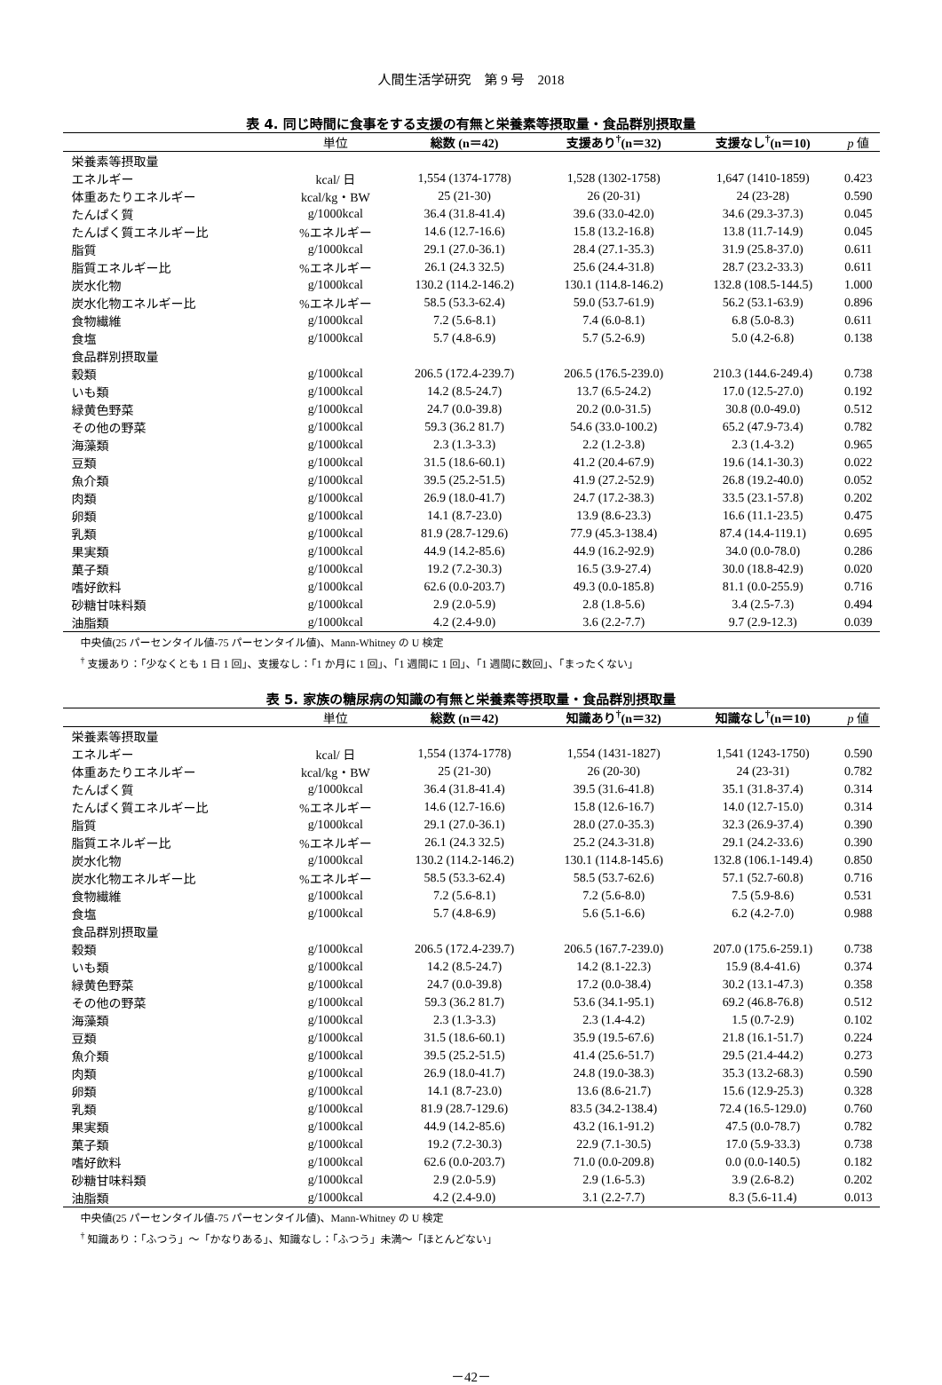人間生活学研究　第 9 号　2018
表 4. 同じ時間に食事をする支援の有無と栄養素等摂取量・食品群別摂取量
| | 単位 | 総数 (n＝42) | 支援あり<sup>†</sup>(n＝32) | 支援なし<sup>†</sup>(n＝10) | p 値 |
| --- | --- | --- | --- | --- | --- |
| 栄養素等摂取量 | | | | | |
| エネルギー | kcal/ 日 | 1,554 (1374-1778) | 1,528 (1302-1758) | 1,647 (1410-1859) | 0.423 |
| 体重あたりエネルギー | kcal/kg・BW | 25 (21-30) | 26 (20-31) | 24 (23-28) | 0.590 |
| たんぱく質 | g/1000kcal | 36.4 (31.8-41.4) | 39.6 (33.0-42.0) | 34.6 (29.3-37.3) | 0.045 |
| たんぱく質エネルギー比 | %エネルギー | 14.6 (12.7-16.6) | 15.8 (13.2-16.8) | 13.8 (11.7-14.9) | 0.045 |
| 脂質 | g/1000kcal | 29.1 (27.0-36.1) | 28.4 (27.1-35.3) | 31.9 (25.8-37.0) | 0.611 |
| 脂質エネルギー比 | %エネルギー | 26.1 (24.3 32.5) | 25.6 (24.4-31.8) | 28.7 (23.2-33.3) | 0.611 |
| 炭水化物 | g/1000kcal | 130.2 (114.2-146.2) | 130.1 (114.8-146.2) | 132.8 (108.5-144.5) | 1.000 |
| 炭水化物エネルギー比 | %エネルギー | 58.5 (53.3-62.4) | 59.0 (53.7-61.9) | 56.2 (53.1-63.9) | 0.896 |
| 食物繊維 | g/1000kcal | 7.2 (5.6-8.1) | 7.4 (6.0-8.1) | 6.8 (5.0-8.3) | 0.611 |
| 食塩 | g/1000kcal | 5.7 (4.8-6.9) | 5.7 (5.2-6.9) | 5.0 (4.2-6.8) | 0.138 |
| 食品群別摂取量 | | | | | |
| 穀類 | g/1000kcal | 206.5 (172.4-239.7) | 206.5 (176.5-239.0) | 210.3 (144.6-249.4) | 0.738 |
| いも類 | g/1000kcal | 14.2 (8.5-24.7) | 13.7 (6.5-24.2) | 17.0 (12.5-27.0) | 0.192 |
| 緑黄色野菜 | g/1000kcal | 24.7 (0.0-39.8) | 20.2 (0.0-31.5) | 30.8 (0.0-49.0) | 0.512 |
| その他の野菜 | g/1000kcal | 59.3 (36.2 81.7) | 54.6 (33.0-100.2) | 65.2 (47.9-73.4) | 0.782 |
| 海藻類 | g/1000kcal | 2.3 (1.3-3.3) | 2.2 (1.2-3.8) | 2.3 (1.4-3.2) | 0.965 |
| 豆類 | g/1000kcal | 31.5 (18.6-60.1) | 41.2 (20.4-67.9) | 19.6 (14.1-30.3) | 0.022 |
| 魚介類 | g/1000kcal | 39.5 (25.2-51.5) | 41.9 (27.2-52.9) | 26.8 (19.2-40.0) | 0.052 |
| 肉類 | g/1000kcal | 26.9 (18.0-41.7) | 24.7 (17.2-38.3) | 33.5 (23.1-57.8) | 0.202 |
| 卵類 | g/1000kcal | 14.1 (8.7-23.0) | 13.9 (8.6-23.3) | 16.6 (11.1-23.5) | 0.475 |
| 乳類 | g/1000kcal | 81.9 (28.7-129.6) | 77.9 (45.3-138.4) | 87.4 (14.4-119.1) | 0.695 |
| 果実類 | g/1000kcal | 44.9 (14.2-85.6) | 44.9 (16.2-92.9) | 34.0 (0.0-78.0) | 0.286 |
| 菓子類 | g/1000kcal | 19.2 (7.2-30.3) | 16.5 (3.9-27.4) | 30.0 (18.8-42.9) | 0.020 |
| 嗜好飲料 | g/1000kcal | 62.6 (0.0-203.7) | 49.3 (0.0-185.8) | 81.1 (0.0-255.9) | 0.716 |
| 砂糖甘味料類 | g/1000kcal | 2.9 (2.0-5.9) | 2.8 (1.8-5.6) | 3.4 (2.5-7.3) | 0.494 |
| 油脂類 | g/1000kcal | 4.2 (2.4-9.0) | 3.6 (2.2-7.7) | 9.7 (2.9-12.3) | 0.039 |
中央値(25 パーセンタイル値-75 パーセンタイル値)、Mann-Whitney の U 検定
<sup>†</sup> 支援あり：「少なくとも 1 日 1 回」、支援なし：「1 か月に 1 回」、「1 週間に 1 回」、「1 週間に数回」、「まったくない」
表 5. 家族の糖尿病の知識の有無と栄養素等摂取量・食品群別摂取量
| | 単位 | 総数 (n＝42) | 知識あり<sup>†</sup>(n＝32) | 知識なし<sup>†</sup>(n＝10) | p 値 |
| --- | --- | --- | --- | --- | --- |
| 栄養素等摂取量 | | | | | |
| エネルギー | kcal/ 日 | 1,554 (1374-1778) | 1,554 (1431-1827) | 1,541 (1243-1750) | 0.590 |
| 体重あたりエネルギー | kcal/kg・BW | 25 (21-30) | 26 (20-30) | 24 (23-31) | 0.782 |
| たんぱく質 | g/1000kcal | 36.4 (31.8-41.4) | 39.5 (31.6-41.8) | 35.1 (31.8-37.4) | 0.314 |
| たんぱく質エネルギー比 | %エネルギー | 14.6 (12.7-16.6) | 15.8 (12.6-16.7) | 14.0 (12.7-15.0) | 0.314 |
| 脂質 | g/1000kcal | 29.1 (27.0-36.1) | 28.0 (27.0-35.3) | 32.3 (26.9-37.4) | 0.390 |
| 脂質エネルギー比 | %エネルギー | 26.1 (24.3 32.5) | 25.2 (24.3-31.8) | 29.1 (24.2-33.6) | 0.390 |
| 炭水化物 | g/1000kcal | 130.2 (114.2-146.2) | 130.1 (114.8-145.6) | 132.8 (106.1-149.4) | 0.850 |
| 炭水化物エネルギー比 | %エネルギー | 58.5 (53.3-62.4) | 58.5 (53.7-62.6) | 57.1 (52.7-60.8) | 0.716 |
| 食物繊維 | g/1000kcal | 7.2 (5.6-8.1) | 7.2 (5.6-8.0) | 7.5 (5.9-8.6) | 0.531 |
| 食塩 | g/1000kcal | 5.7 (4.8-6.9) | 5.6 (5.1-6.6) | 6.2 (4.2-7.0) | 0.988 |
| 食品群別摂取量 | | | | | |
| 穀類 | g/1000kcal | 206.5 (172.4-239.7) | 206.5 (167.7-239.0) | 207.0 (175.6-259.1) | 0.738 |
| いも類 | g/1000kcal | 14.2 (8.5-24.7) | 14.2 (8.1-22.3) | 15.9 (8.4-41.6) | 0.374 |
| 緑黄色野菜 | g/1000kcal | 24.7 (0.0-39.8) | 17.2 (0.0-38.4) | 30.2 (13.1-47.3) | 0.358 |
| その他の野菜 | g/1000kcal | 59.3 (36.2 81.7) | 53.6 (34.1-95.1) | 69.2 (46.8-76.8) | 0.512 |
| 海藻類 | g/1000kcal | 2.3 (1.3-3.3) | 2.3 (1.4-4.2) | 1.5 (0.7-2.9) | 0.102 |
| 豆類 | g/1000kcal | 31.5 (18.6-60.1) | 35.9 (19.5-67.6) | 21.8 (16.1-51.7) | 0.224 |
| 魚介類 | g/1000kcal | 39.5 (25.2-51.5) | 41.4 (25.6-51.7) | 29.5 (21.4-44.2) | 0.273 |
| 肉類 | g/1000kcal | 26.9 (18.0-41.7) | 24.8 (19.0-38.3) | 35.3 (13.2-68.3) | 0.590 |
| 卵類 | g/1000kcal | 14.1 (8.7-23.0) | 13.6 (8.6-21.7) | 15.6 (12.9-25.3) | 0.328 |
| 乳類 | g/1000kcal | 81.9 (28.7-129.6) | 83.5 (34.2-138.4) | 72.4 (16.5-129.0) | 0.760 |
| 果実類 | g/1000kcal | 44.9 (14.2-85.6) | 43.2 (16.1-91.2) | 47.5 (0.0-78.7) | 0.782 |
| 菓子類 | g/1000kcal | 19.2 (7.2-30.3) | 22.9 (7.1-30.5) | 17.0 (5.9-33.3) | 0.738 |
| 嗜好飲料 | g/1000kcal | 62.6 (0.0-203.7) | 71.0 (0.0-209.8) | 0.0 (0.0-140.5) | 0.182 |
| 砂糖甘味料類 | g/1000kcal | 2.9 (2.0-5.9) | 2.9 (1.6-5.3) | 3.9 (2.6-8.2) | 0.202 |
| 油脂類 | g/1000kcal | 4.2 (2.4-9.0) | 3.1 (2.2-7.7) | 8.3 (5.6-11.4) | 0.013 |
中央値(25 パーセンタイル値-75 パーセンタイル値)、Mann-Whitney の U 検定
<sup>†</sup> 知識あり：「ふつう」～「かなりある」、知識なし：「ふつう」未満～「ほとんどない」
－42－